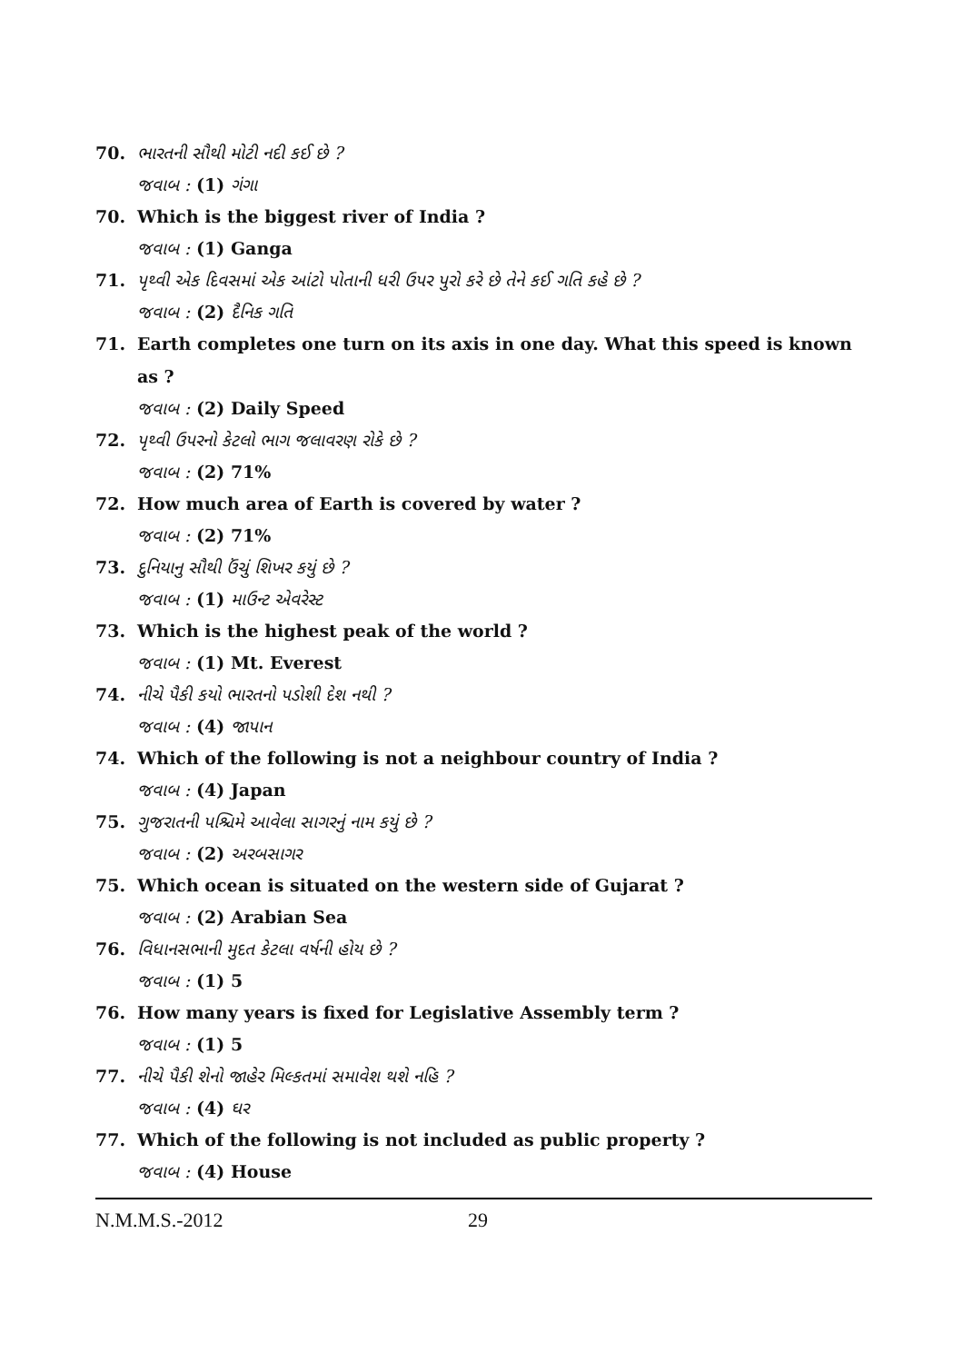70. ભારતની સૌથી મોટી નદી કઈ છે ?
જવાબ : (1) ગંગા
70. Which is the biggest river of India ?
જવાબ : (1) Ganga
71. પૃથ્વી એક દિવસમાં એક આંટો પોતાની ધરી ઉપર પુરો કરે છે તેને કઈ ગતિ કહે છે ?
જવાબ : (2) દૈનિક ગતિ
71. Earth completes one turn on its axis in one day. What this speed is known as ?
જવાબ : (2) Daily Speed
72. પૃથ્વી ઉપરનો કેટલો ભાગ જલાવરણ રોકે છે ?
જવાબ : (2) 71%
72. How much area of Earth is covered by water ?
જવાબ : (2) 71%
73. દુનિયાનુ સૌથી ઉંચું શિખર કયું છે ?
જવાબ : (1) માઉન્ટ એવરેસ્ટ
73. Which is the highest peak of the world ?
જવાબ : (1) Mt. Everest
74. નીચે પૈકી કયો ભારતનો પડોશી દેશ નથી ?
જવાબ : (4) જાપાન
74. Which of the following is not a neighbour country of India ?
જવાબ : (4) Japan
75. ગુજરાતની પશ્ચિમે આવેલા સાગરનું નામ કયું છે ?
જવાબ : (2) અરબસાગર
75. Which ocean is situated on the western side of Gujarat ?
જવાબ : (2) Arabian Sea
76. વિધાનસભાની મુદત કેટલા વર્ષની હોય છે ?
જવાબ : (1) 5
76. How many years is fixed for Legislative Assembly term ?
જવાબ : (1) 5
77. નીચે પૈકી શેનો જાહેર મિલ્કતમાં સમાવેશ થશે નહિ ?
જવાબ : (4) ઘર
77. Which of the following is not included as public property ?
જવાબ : (4) House
N.M.M.S.-2012 29